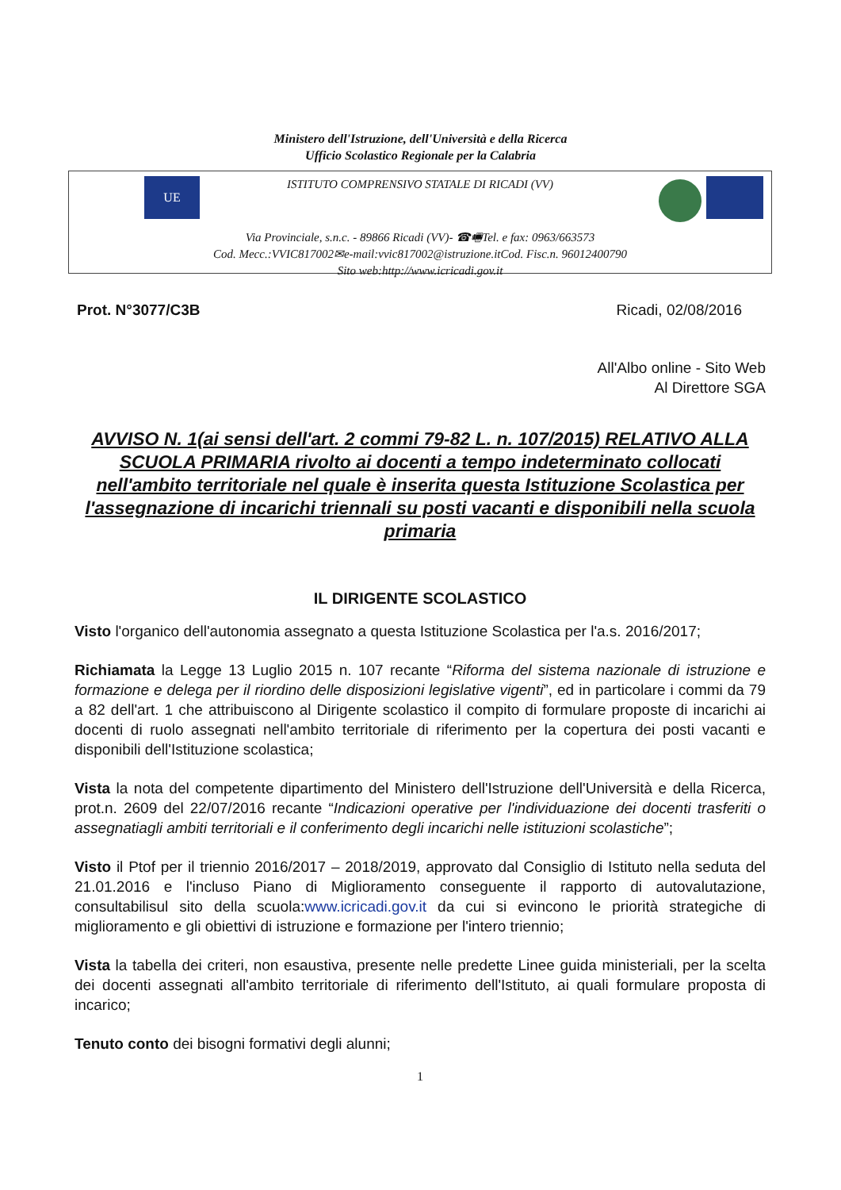Ministero dell'Istruzione, dell'Università e della Ricerca
Ufficio Scolastico Regionale per la Calabria
UE
ISTITUTO COMPRENSIVO STATALE DI RICADI (VV)
Via Provinciale, s.n.c. - 89866 Ricadi (VV)- ☎🖷Tel. e fax: 0963/663573
Cod. Mecc.:VVIC817002✉e-mail:vvic817002@istruzione.itCod. Fisc.n. 96012400790
Sito web:http://www.icricadi.gov.it
Prot. N°3077/C3B Ricadi, 02/08/2016
All'Albo online - Sito Web
Al Direttore SGA
AVVISO N. 1(ai sensi dell'art. 2 commi 79-82 L. n. 107/2015) RELATIVO ALLA SCUOLA PRIMARIA rivolto ai docenti a tempo indeterminato collocati nell'ambito territoriale nel quale è inserita questa Istituzione Scolastica per l'assegnazione di incarichi triennali su posti vacanti e disponibili nella scuola primaria
IL DIRIGENTE SCOLASTICO
Visto l'organico dell'autonomia assegnato a questa Istituzione Scolastica per l'a.s. 2016/2017;
Richiamata la Legge 13 Luglio 2015 n. 107 recante “Riforma del sistema nazionale di istruzione e formazione e delega per il riordino delle disposizioni legislative vigenti”, ed in particolare i commi da 79 a 82 dell'art. 1 che attribuiscono al Dirigente scolastico il compito di formulare proposte di incarichi ai docenti di ruolo assegnati nell'ambito territoriale di riferimento per la copertura dei posti vacanti e disponibili dell'Istituzione scolastica;
Vista la nota del competente dipartimento del Ministero dell'Istruzione dell'Università e della Ricerca, prot.n. 2609 del 22/07/2016 recante “Indicazioni operative per l'individuazione dei docenti trasferiti o assegnatiagli ambiti territoriali e il conferimento degli incarichi nelle istituzioni scolastiche”;
Visto il Ptof per il triennio 2016/2017 – 2018/2019, approvato dal Consiglio di Istituto nella seduta del 21.01.2016 e l'incluso Piano di Miglioramento conseguente il rapporto di autovalutazione, consultabilisul sito della scuola:www.icricadi.gov.it da cui si evincono le priorità strategiche di miglioramento e gli obiettivi di istruzione e formazione per l'intero triennio;
Vista la tabella dei criteri, non esaustiva, presente nelle predette Linee guida ministeriali, per la scelta dei docenti assegnati all'ambito territoriale di riferimento dell'Istituto, ai quali formulare proposta di incarico;
Tenuto conto dei bisogni formativi degli alunni;
1